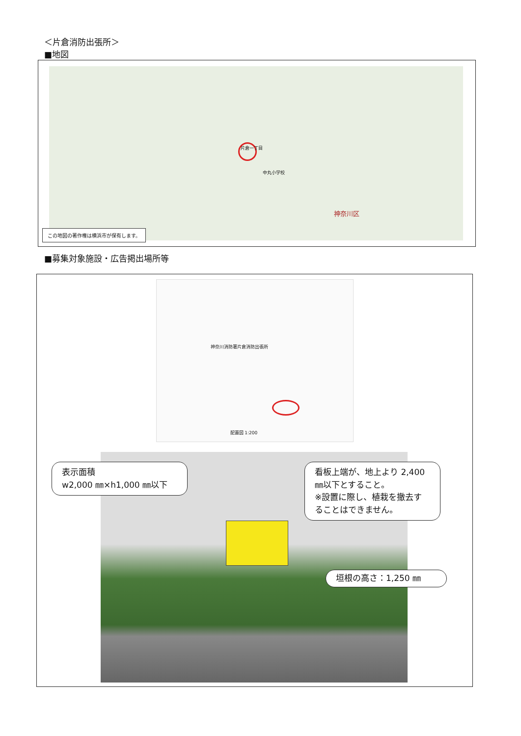＜片倉消防出張所＞
■地図
片倉一丁目
中丸小学校
神奈川区
この地図の著作権は横浜市が保有します。
■募集対象施設・広告掲出場所等
神奈川消防署片倉消防出張所
配置図 1:200
表示面積
w2,000 ㎜×h1,000 ㎜以下
看板上端が、地上より 2,400 ㎜以下とすること。
※設置に際し、植栽を撤去することはできません。
垣根の高さ：1,250 ㎜